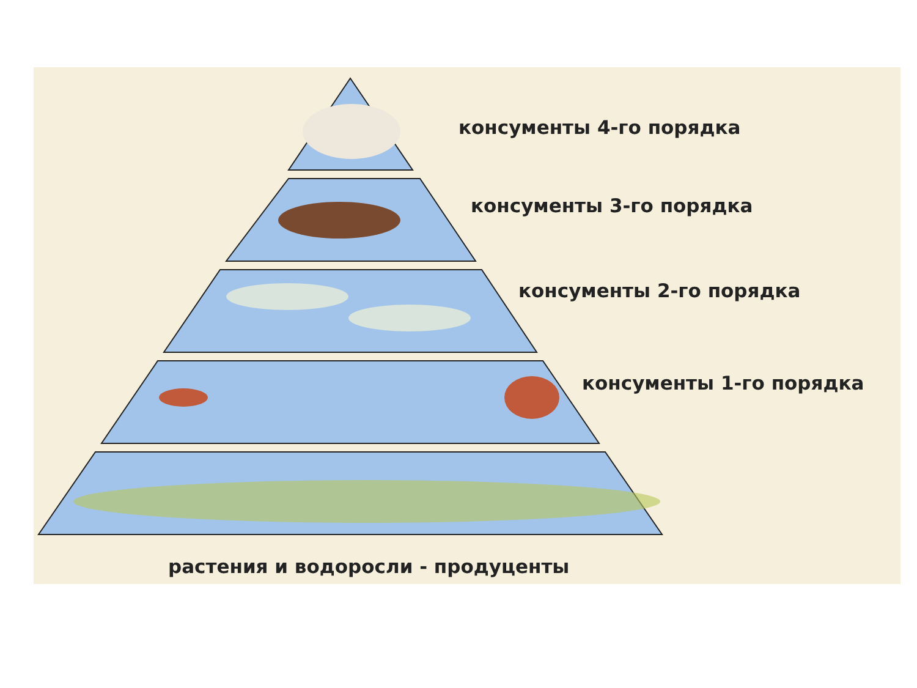консументы 4-го порядка
консументы 3-го порядка
консументы 2-го порядка
консументы 1-го порядка
растения и водоросли - продуценты